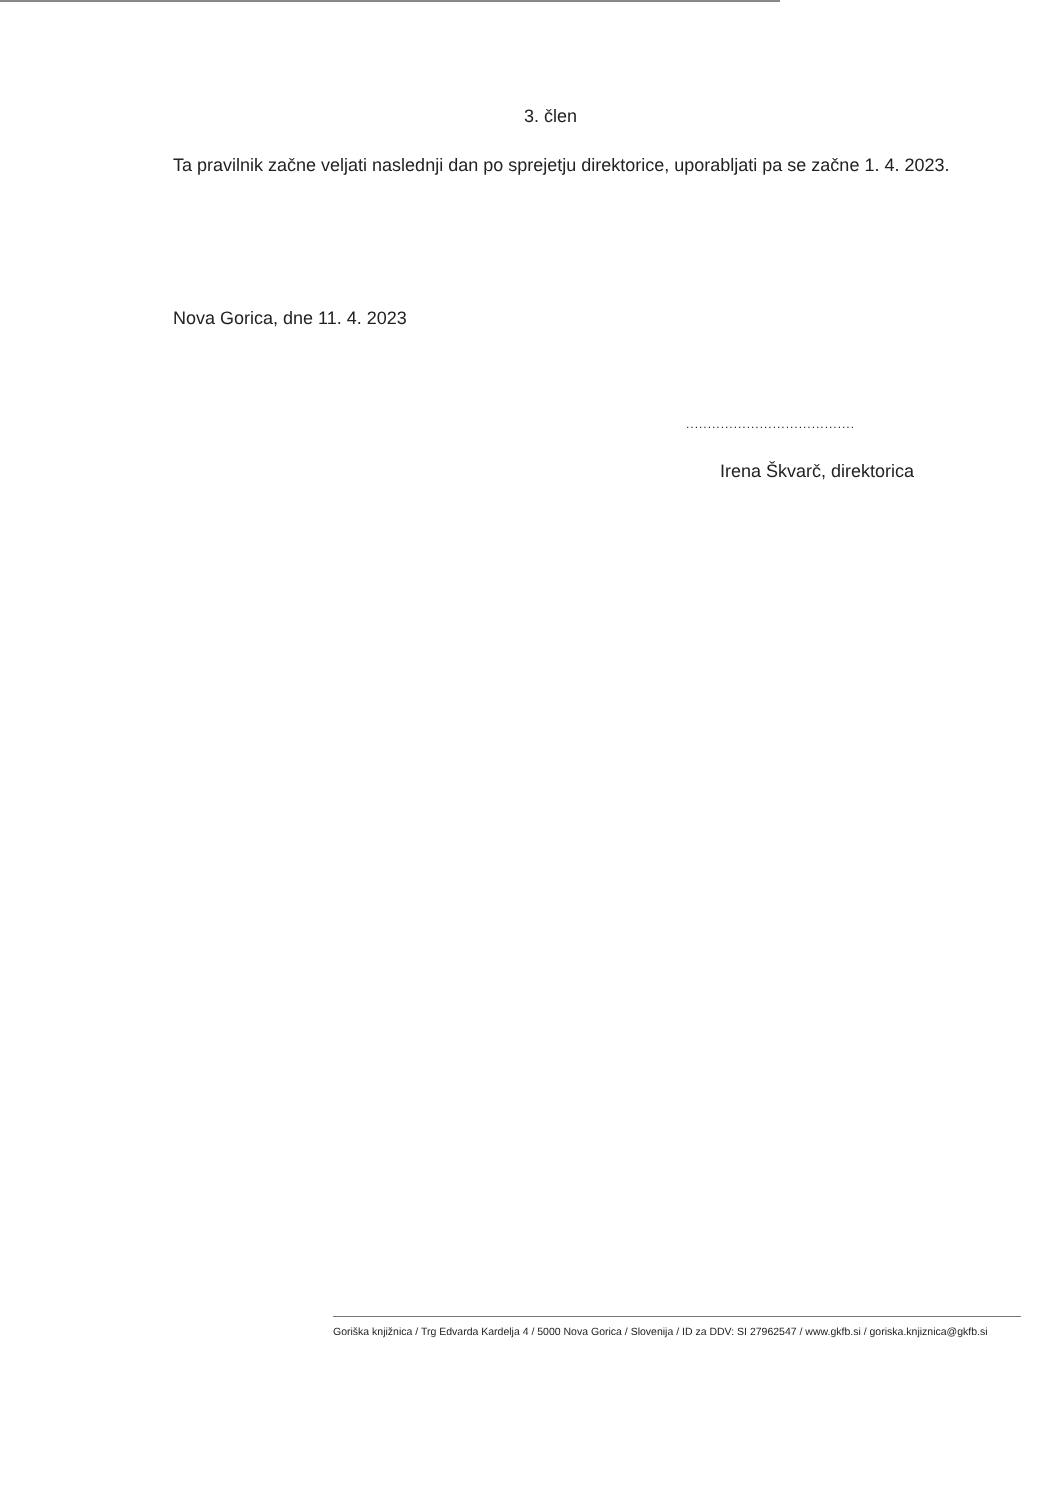3. člen
Ta pravilnik začne veljati naslednji dan po sprejetju direktorice, uporabljati pa se začne 1. 4. 2023.
Nova Gorica, dne 11. 4. 2023
.......................................
Irena Škvarč, direktorica
Goriška knjižnica / Trg Edvarda Kardelja 4 / 5000 Nova Gorica / Slovenija / ID za DDV: SI 27962547 / www.gkfb.si / goriska.knjiznica@gkfb.si